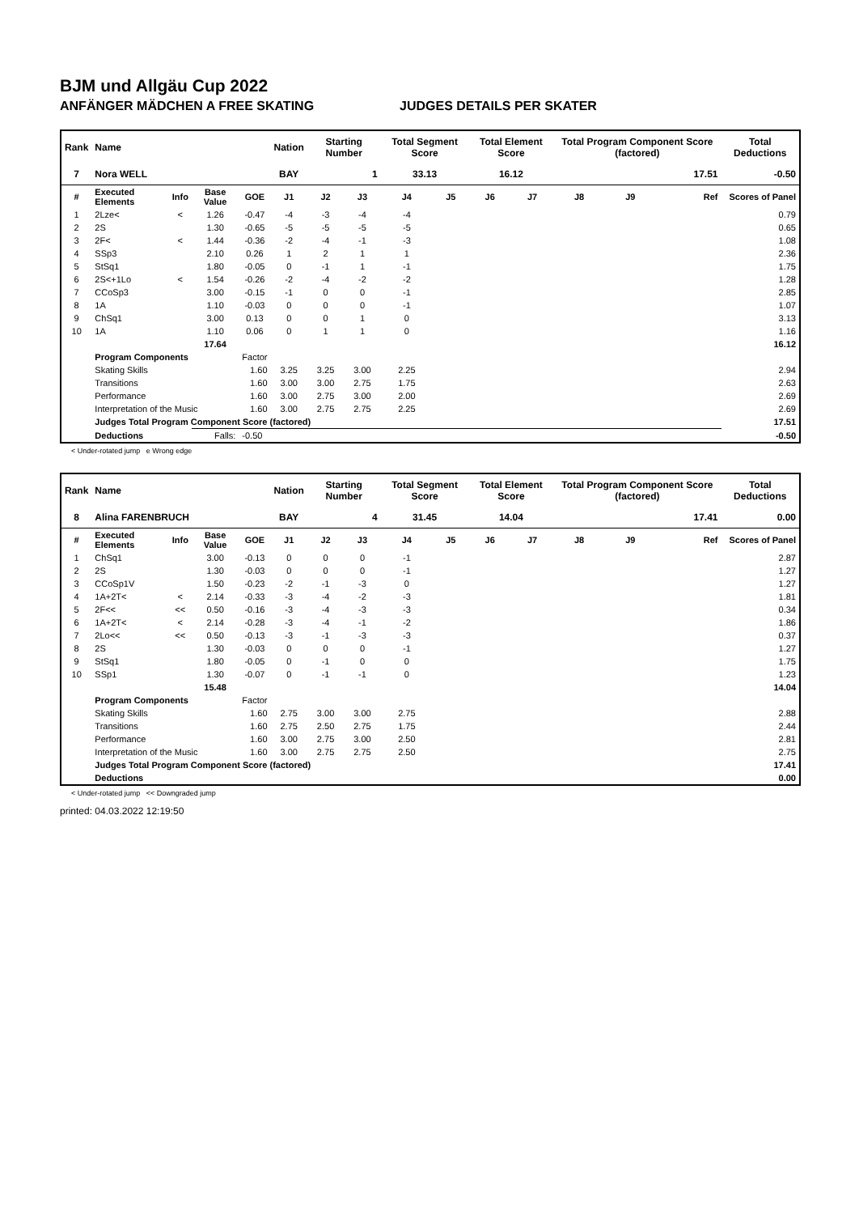BJM und Allgäu Cup 2022
ANFÄNGER MÄDCHEN A FREE SKATING JUDGES DETAILS PER SKATER
| Rank | Name | | | | Nation | Starting Number | | Total Segment Score | | Total Element Score | | Total Program Component Score (factored) | | | Total Deductions |
| --- | --- | --- | --- | --- | --- | --- | --- | --- | --- | --- | --- | --- | --- | --- | --- |
| 7 | Nora WELL | | | | BAY | 1 | | 33.13 | | 16.12 | | 17.51 | | | -0.50 |
| # | Executed Elements | Info | Base Value | GOE | J1 | J2 | J3 | J4 | J5 | J6 | J7 | J8 | J9 | Ref | Scores of Panel |
| 1 | 2Lze< | < | 1.26 | -0.47 | -4 | -3 | -4 | -4 | | | | | | | 0.79 |
| 2 | 2S | | 1.30 | -0.65 | -5 | -5 | -5 | -5 | | | | | | | 0.65 |
| 3 | 2F< | < | 1.44 | -0.36 | -2 | -4 | -1 | -3 | | | | | | | 1.08 |
| 4 | SSp3 | | 2.10 | 0.26 | 1 | 2 | 1 | 1 | | | | | | | 2.36 |
| 5 | StSq1 | | 1.80 | -0.05 | 0 | -1 | 1 | -1 | | | | | | | 1.75 |
| 6 | 2S<+1Lo | < | 1.54 | -0.26 | -2 | -4 | -2 | -2 | | | | | | | 1.28 |
| 7 | CCoSp3 | | 3.00 | -0.15 | -1 | 0 | 0 | -1 | | | | | | | 2.85 |
| 8 | 1A | | 1.10 | -0.03 | 0 | 0 | 0 | -1 | | | | | | | 1.07 |
| 9 | ChSq1 | | 3.00 | 0.13 | 0 | 0 | 1 | 0 | | | | | | | 3.13 |
| 10 | 1A | | 1.10 | 0.06 | 0 | 1 | 1 | 0 | | | | | | | 1.16 |
| | | | 17.64 | | | | | | | | | | | | 16.12 |
| | Program Components | | | Factor | | | | | | | | | | | |
| | Skating Skills | | | 1.60 | 3.25 | 3.25 | 3.00 | 2.25 | | | | | | | 2.94 |
| | Transitions | | | 1.60 | 3.00 | 3.00 | 2.75 | 1.75 | | | | | | | 2.63 |
| | Performance | | | 1.60 | 3.00 | 2.75 | 3.00 | 2.00 | | | | | | | 2.69 |
| | Interpretation of the Music | | | 1.60 | 3.00 | 2.75 | 2.75 | 2.25 | | | | | | | 2.69 |
| | Judges Total Program Component Score (factored) | | | | | | | | | | | | | | 17.51 |
| | Deductions | | Falls: | -0.50 | | | | | | | | | | | -0.50 |
< Under-rotated jump e Wrong edge
| Rank | Name | | | | Nation | Starting Number | | Total Segment Score | | Total Element Score | | Total Program Component Score (factored) | | | Total Deductions |
| --- | --- | --- | --- | --- | --- | --- | --- | --- | --- | --- | --- | --- | --- | --- | --- |
| 8 | Alina FARENBRUCH | | | | BAY | 4 | | 31.45 | | 14.04 | | 17.41 | | | 0.00 |
| # | Executed Elements | Info | Base Value | GOE | J1 | J2 | J3 | J4 | J5 | J6 | J7 | J8 | J9 | Ref | Scores of Panel |
| 1 | ChSq1 | | 3.00 | -0.13 | 0 | 0 | 0 | -1 | | | | | | | 2.87 |
| 2 | 2S | | 1.30 | -0.03 | 0 | 0 | 0 | -1 | | | | | | | 1.27 |
| 3 | CCoSp1V | | 1.50 | -0.23 | -2 | -1 | -3 | 0 | | | | | | | 1.27 |
| 4 | 1A+2T< | < | 2.14 | -0.33 | -3 | -4 | -2 | -3 | | | | | | | 1.81 |
| 5 | 2F<< | << | 0.50 | -0.16 | -3 | -4 | -3 | -3 | | | | | | | 0.34 |
| 6 | 1A+2T< | < | 2.14 | -0.28 | -3 | -4 | -1 | -2 | | | | | | | 1.86 |
| 7 | 2Lo<< | << | 0.50 | -0.13 | -3 | -1 | -3 | -3 | | | | | | | 0.37 |
| 8 | 2S | | 1.30 | -0.03 | 0 | 0 | 0 | -1 | | | | | | | 1.27 |
| 9 | StSq1 | | 1.80 | -0.05 | 0 | -1 | 0 | 0 | | | | | | | 1.75 |
| 10 | SSp1 | | 1.30 | -0.07 | 0 | -1 | -1 | 0 | | | | | | | 1.23 |
| | | | 15.48 | | | | | | | | | | | | 14.04 |
| | Program Components | | | Factor | | | | | | | | | | | |
| | Skating Skills | | | 1.60 | 2.75 | 3.00 | 3.00 | 2.75 | | | | | | | 2.88 |
| | Transitions | | | 1.60 | 2.75 | 2.50 | 2.75 | 1.75 | | | | | | | 2.44 |
| | Performance | | | 1.60 | 3.00 | 2.75 | 3.00 | 2.50 | | | | | | | 2.81 |
| | Interpretation of the Music | | | 1.60 | 3.00 | 2.75 | 2.75 | 2.50 | | | | | | | 2.75 |
| | Judges Total Program Component Score (factored) | | | | | | | | | | | | | | 17.41 |
| | Deductions | | | | | | | | | | | | | | 0.00 |
< Under-rotated jump << Downgraded jump
printed: 04.03.2022 12:19:50